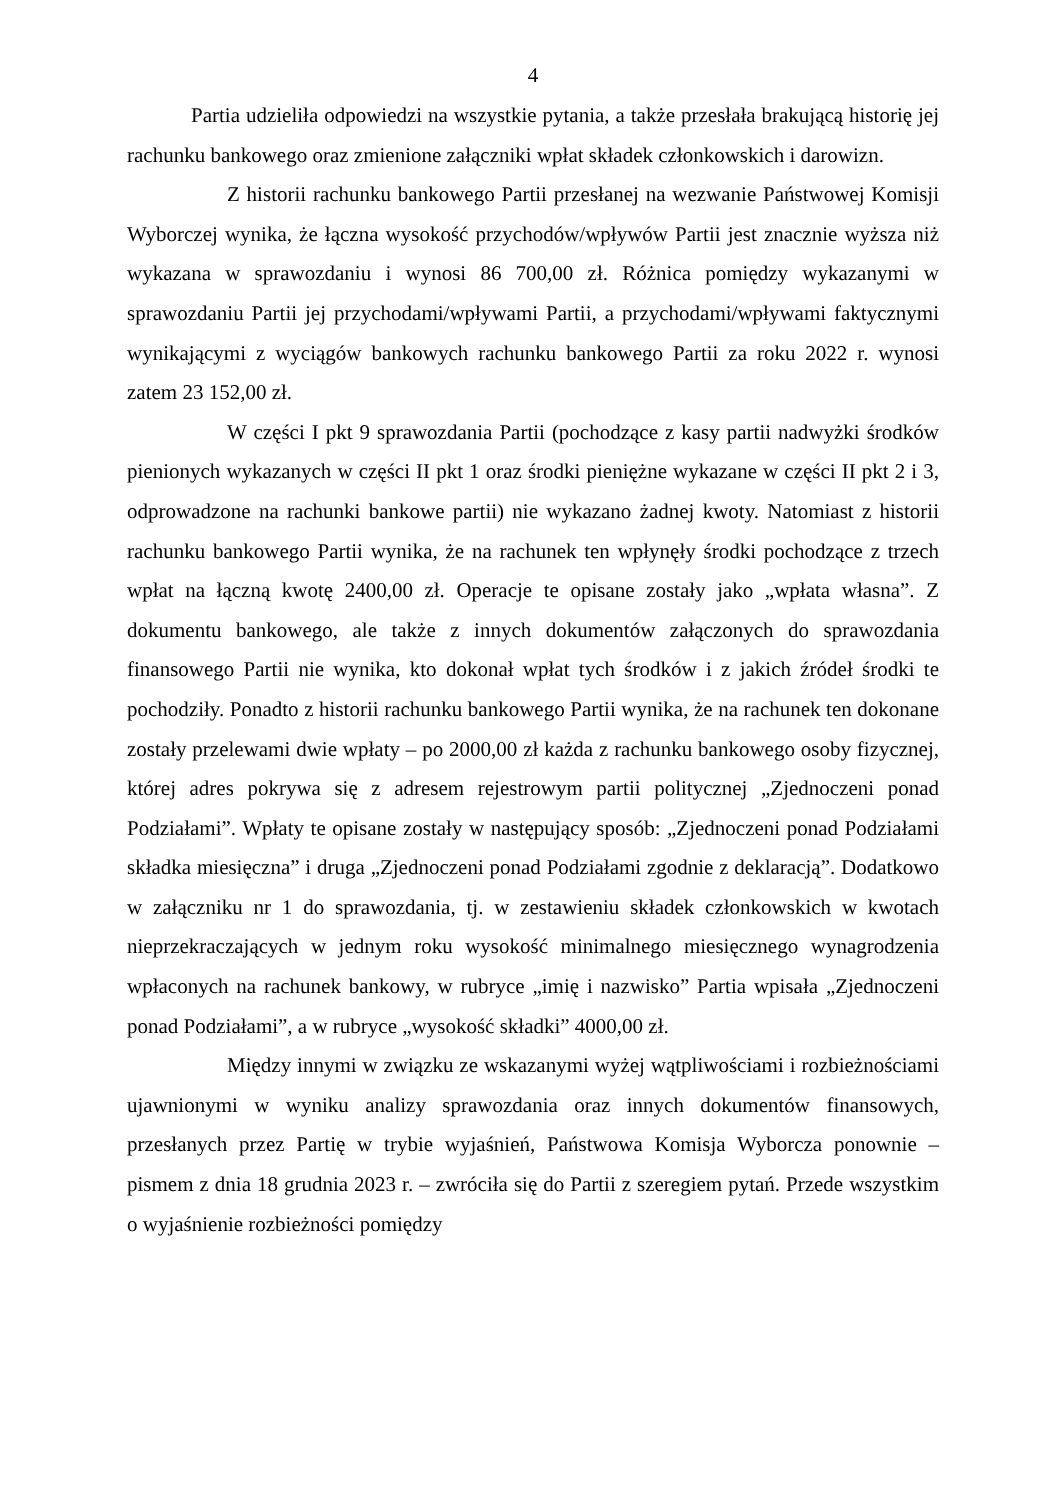4
Partia udzieliła odpowiedzi na wszystkie pytania, a także przesłała brakującą historię jej rachunku bankowego oraz zmienione załączniki wpłat składek członkowskich i darowizn.
Z historii rachunku bankowego Partii przesłanej na wezwanie Państwowej Komisji Wyborczej wynika, że łączna wysokość przychodów/wpływów Partii jest znacznie wyższa niż wykazana w sprawozdaniu i wynosi 86 700,00 zł. Różnica pomiędzy wykazanymi w sprawozdaniu Partii jej przychodami/wpływami Partii, a przychodami/wpływami faktycznymi wynikającymi z wyciągów bankowych rachunku bankowego Partii za roku 2022 r. wynosi zatem 23 152,00 zł.
W części I pkt 9 sprawozdania Partii (pochodzące z kasy partii nadwyżki środków pienionych wykazanych w części II pkt 1 oraz środki pieniężne wykazane w części II pkt 2 i 3, odprowadzone na rachunki bankowe partii) nie wykazano żadnej kwoty. Natomiast z historii rachunku bankowego Partii wynika, że na rachunek ten wpłynęły środki pochodzące z trzech wpłat na łączną kwotę 2400,00 zł. Operacje te opisane zostały jako „wpłata własna”. Z dokumentu bankowego, ale także z innych dokumentów załączonych do sprawozdania finansowego Partii nie wynika, kto dokonał wpłat tych środków i z jakich źródeł środki te pochodziły. Ponadto z historii rachunku bankowego Partii wynika, że na rachunek ten dokonane zostały przelewami dwie wpłaty – po 2000,00 zł każda z rachunku bankowego osoby fizycznej, której adres pokrywa się z adresem rejestrowym partii politycznej „Zjednoczeni ponad Podziałami”. Wpłaty te opisane zostały w następujący sposób: „Zjednoczeni ponad Podziałami składka miesięczna” i druga „Zjednoczeni ponad Podziałami zgodnie z deklaracją”. Dodatkowo w załączniku nr 1 do sprawozdania, tj. w zestawieniu składek członkowskich w kwotach nieprzekraczających w jednym roku wysokość minimalnego miesięcznego wynagrodzenia wpłaconych na rachunek bankowy, w rubryce „imię i nazwisko” Partia wpisała „Zjednoczeni ponad Podziałami”, a w rubryce „wysokość składki” 4000,00 zł.
Między innymi w związku ze wskazanymi wyżej wątpliwościami i rozbieżnościami ujawnionymi w wyniku analizy sprawozdania oraz innych dokumentów finansowych, przesłanych przez Partię w trybie wyjaśnień, Państwowa Komisja Wyborcza ponownie – pismem z dnia 18 grudnia 2023 r. – zwróciła się do Partii z szeregiem pytań. Przede wszystkim o wyjaśnienie rozbieżności pomiędzy